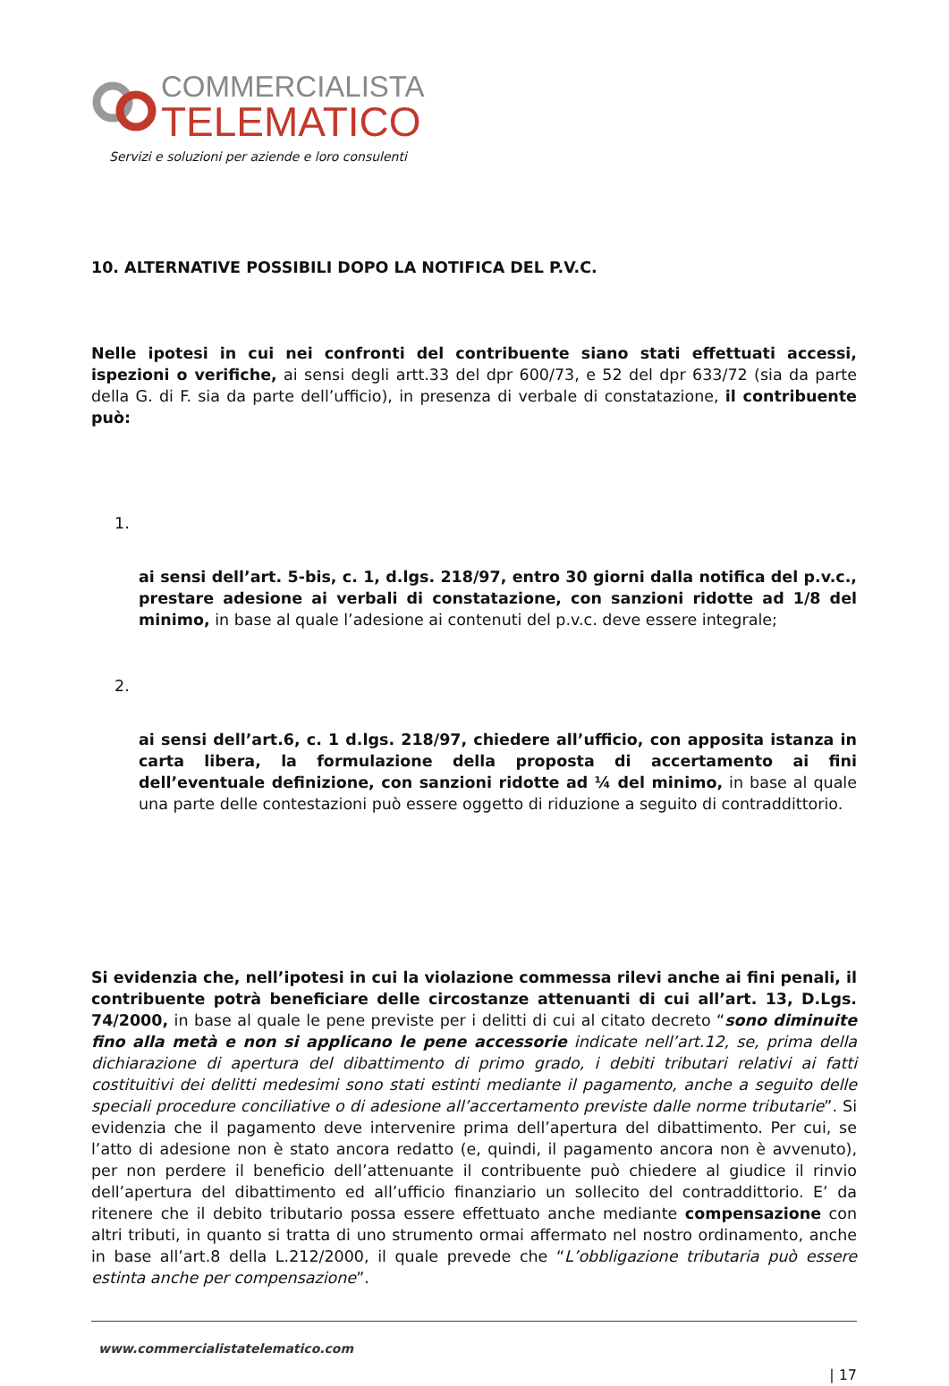COMMERCIALISTA
TELEMATICO
Servizi e soluzioni per aziende e loro consulenti
10. ALTERNATIVE POSSIBILI DOPO LA NOTIFICA DEL P.V.C.
Nelle ipotesi in cui nei confronti del contribuente siano stati effettuati accessi, ispezioni o verifiche, ai sensi degli artt.33 del dpr 600/73, e 52 del dpr 633/72 (sia da parte della G. di F. sia da parte dell’ufficio), in presenza di verbale di constatazione, il contribuente può:
1.
ai sensi dell’art. 5-bis, c. 1, d.lgs. 218/97, entro 30 giorni dalla notifica del p.v.c., prestare adesione ai verbali di constatazione, con sanzioni ridotte ad 1/8 del minimo, in base al quale l’adesione ai contenuti del p.v.c. deve essere integrale;
2.
ai sensi dell’art.6, c. 1 d.lgs. 218/97, chiedere all’ufficio, con apposita istanza in carta libera, la formulazione della proposta di accertamento ai fini dell’eventuale definizione, con sanzioni ridotte ad ¼ del minimo, in base al quale una parte delle contestazioni può essere oggetto di riduzione a seguito di contraddittorio.
Si evidenzia che, nell’ipotesi in cui la violazione commessa rilevi anche ai fini penali, il contribuente potrà beneficiare delle circostanze attenuanti di cui all’art. 13, D.Lgs. 74/2000, in base al quale le pene previste per i delitti di cui al citato decreto “sono diminuite fino alla metà e non si applicano le pene accessorie indicate nell’art.12, se, prima della dichiarazione di apertura del dibattimento di primo grado, i debiti tributari relativi ai fatti costituitivi dei delitti medesimi sono stati estinti mediante il pagamento, anche a seguito delle speciali procedure conciliative o di adesione all’accertamento previste dalle norme tributarie”. Si evidenzia che il pagamento deve intervenire prima dell’apertura del dibattimento. Per cui, se l’atto di adesione non è stato ancora redatto (e, quindi, il pagamento ancora non è avvenuto), per non perdere il beneficio dell’attenuante il contribuente può chiedere al giudice il rinvio dell’apertura del dibattimento ed all’ufficio finanziario un sollecito del contraddittorio. E’ da ritenere che il debito tributario possa essere effettuato anche mediante compensazione con altri tributi, in quanto si tratta di uno strumento ormai affermato nel nostro ordinamento, anche in base all’art.8 della L.212/2000, il quale prevede che “L’obbligazione tributaria può essere estinta anche per compensazione”.
www.commercialistatelematico.com
| 17